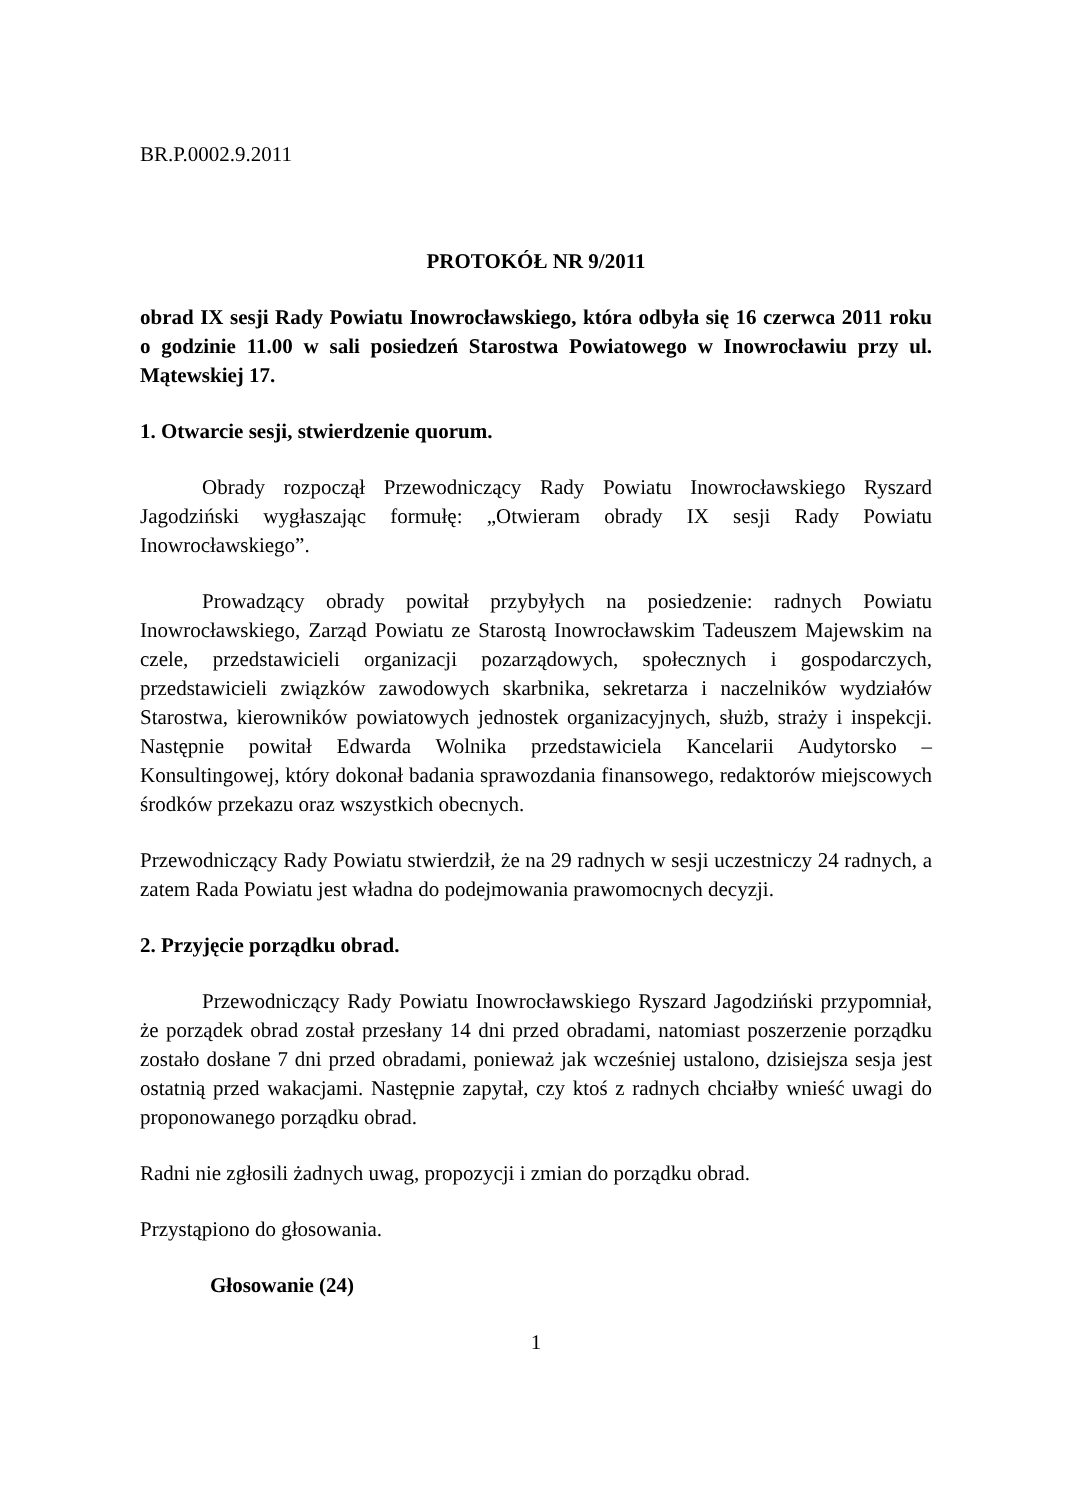BR.P.0002.9.2011
PROTOKÓŁ NR 9/2011
obrad IX sesji Rady Powiatu Inowrocławskiego, która odbyła się 16 czerwca 2011 roku o godzinie 11.00 w sali posiedzeń Starostwa Powiatowego w Inowrocławiu przy ul. Mątewskiej 17.
1. Otwarcie sesji, stwierdzenie quorum.
Obrady rozpoczął Przewodniczący Rady Powiatu Inowrocławskiego Ryszard Jagodziński wygłaszając formułę: „Otwieram obrady IX sesji Rady Powiatu Inowrocławskiego”.
Prowadzący obrady powitał przybyłych na posiedzenie: radnych Powiatu Inowrocławskiego, Zarząd Powiatu ze Starostą Inowrocławskim Tadeuszem Majewskim na czele, przedstawicieli organizacji pozarządowych, społecznych i gospodarczych, przedstawicieli związków zawodowych skarbnika, sekretarza i naczelników wydziałów Starostwa, kierowników powiatowych jednostek organizacyjnych, służb, straży i inspekcji. Następnie powitał Edwarda Wolnika przedstawiciela Kancelarii Audytorsko – Konsultingowej, który dokonał badania sprawozdania finansowego, redaktorów miejscowych środków przekazu oraz wszystkich obecnych.
Przewodniczący Rady Powiatu stwierdził, że na 29 radnych w sesji uczestniczy 24 radnych, a zatem Rada Powiatu jest władna do podejmowania prawomocnych decyzji.
2. Przyjęcie porządku obrad.
Przewodniczący Rady Powiatu Inowrocławskiego Ryszard Jagodziński przypomniał, że porządek obrad został przesłany 14 dni przed obradami, natomiast poszerzenie porządku zostało dosłane 7 dni przed obradami, ponieważ jak wcześniej ustalono, dzisiejsza sesja jest ostatnią przed wakacjami. Następnie zapytał, czy ktoś z radnych chciałby wnieść uwagi do proponowanego porządku obrad.
Radni nie zgłosili żadnych uwag, propozycji i zmian do porządku obrad.
Przystąpiono do głosowania.
Głosowanie (24)
1